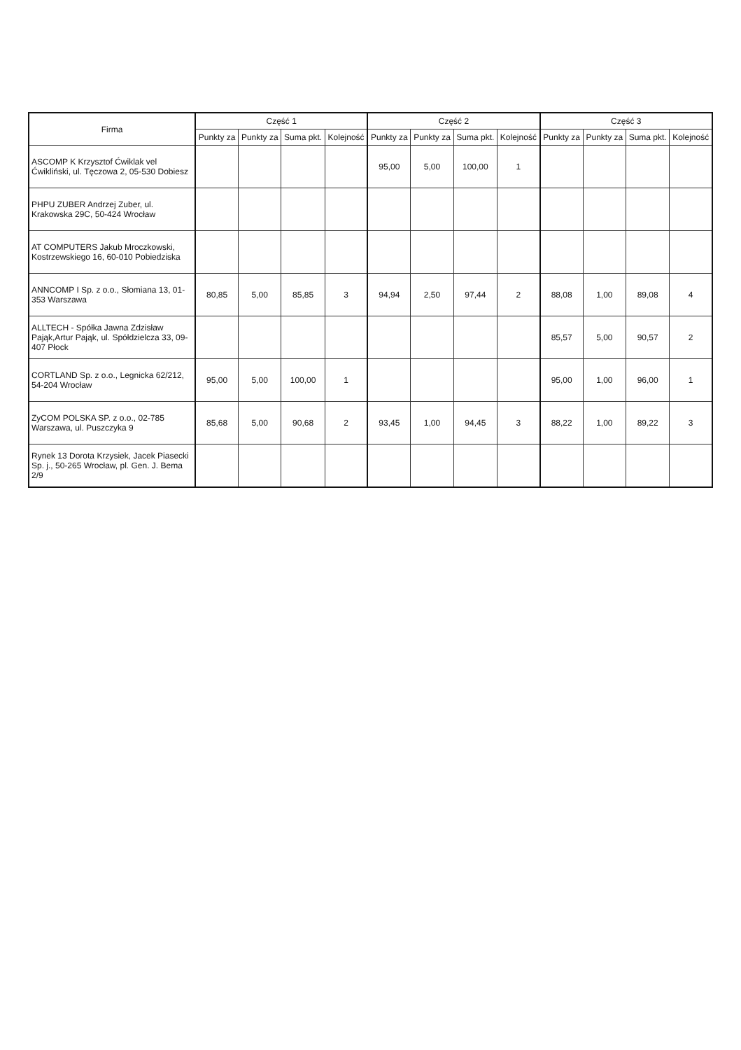| Firma | Część 1 | | | | Część 2 | | | | Część 3 | | | |
| --- | --- | --- | --- | --- | --- | --- | --- | --- | --- | --- | --- | --- |
| | Punkty za | Punkty za | Suma pkt. | Kolejność | Punkty za | Punkty za | Suma pkt. | Kolejność | Punkty za | Punkty za | Suma pkt. | Kolejność |
| ASCOMP K Krzysztof Ćwiklak vel Ćwikliński, ul. Tęczowa 2, 05-530 Dobiesz | | | | | 95,00 | 5,00 | 100,00 | 1 | | | | |
| PHPU ZUBER Andrzej Zuber, ul. Krakowska 29C, 50-424 Wrocław | | | | | | | | | | | | |
| AT COMPUTERS Jakub Mroczkowski, Kostrzewskiego 16, 60-010 Pobiedziska | | | | | | | | | | | | |
| ANNCOMP I Sp. z o.o., Słomiana 13, 01-353 Warszawa | 80,85 | 5,00 | 85,85 | 3 | 94,94 | 2,50 | 97,44 | 2 | 88,08 | 1,00 | 89,08 | 4 |
| ALLTECH - Spółka Jawna Zdzisław Pająk,Artur Pająk, ul. Spółdzielcza 33, 09-407 Płock | | | | | | | | | 85,57 | 5,00 | 90,57 | 2 |
| CORTLAND Sp. z o.o., Legnicka 62/212, 54-204 Wrocław | 95,00 | 5,00 | 100,00 | 1 | | | | | 95,00 | 1,00 | 96,00 | 1 |
| ZyCOM POLSKA SP. z o.o., 02-785 Warszawa, ul. Puszczyka 9 | 85,68 | 5,00 | 90,68 | 2 | 93,45 | 1,00 | 94,45 | 3 | 88,22 | 1,00 | 89,22 | 3 |
| Rynek 13 Dorota Krzysiek, Jacek Piasecki Sp. j., 50-265 Wrocław, pl. Gen. J. Bema 2/9 | | | | | | | | | | | | |